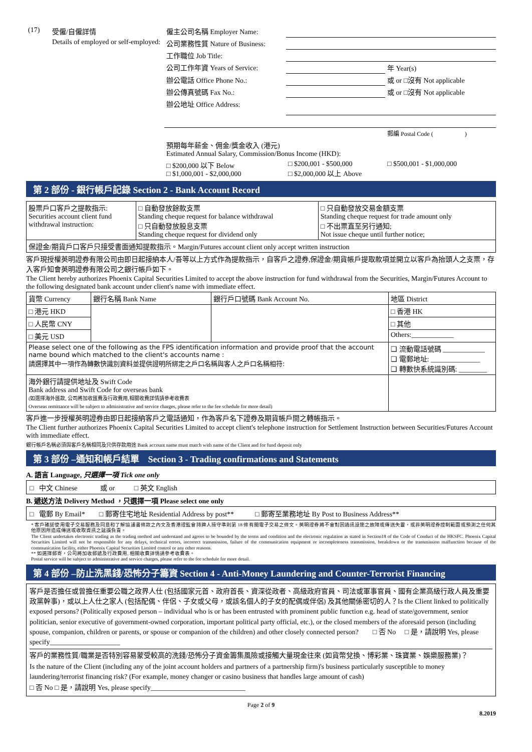| (17) | 受僱/自僱詳情 | 僱主公司名稱 Employer Name: | | |
| | Details of employed or self-employed: | 公司業務性質 Nature of Business: | | |
| | | 工作職位 Job Title: | | |
| | | 公司工作年資 Years of Service: | | 年 Year(s) |
| | | 辦公電話 Office Phone No.: | | 或 or □沒有 Not applicable |
| | | 辦公傳真號碼 Fax No.: | | 或 or □沒有 Not applicable |
| | | 辦公地址 Office Address: | | |
| | | | | 郵編 Postal Code ( ) |
| | | 預期每年薪金、佣金/獎金收入 (港元) Estimated Annual Salary, Commission/Bonus Income (HKD): | | |
| | | □ $200,000 以下 Below □ $1,000,001 - $2,000,000 | □ $200,001 - $500,000 □ $2,000,000 以上 Above | □ $500,001 - $1,000,000 |
第 2 部份 - 銀行帳戶記錄 Section 2 - Bank Account Record
| 股票戶口客戶之提款指示: Securities account client fund withdrawal instruction: | □ 自動發放餘款支票 Standing cheque request for balance withdrawal □ 只自動發放股息支票 Standing cheque request for dividend only | □ 只自動發放交易金額支票 Standing cheque request for trade amount only □ 不出票直至另行通知; Not issue cheque until further notice; |
| 保證金/期貨戶口客戶只接受書面通知提款指示。Margin/Futures account client only accept written instruction | | |
客戶現授權英明證券有限公司由即日起接納本人/吾等以上方式作為提款指示，自客戶之證券,保證金/期貨帳戶提取款項並開立以客戶為抬頭人之支票，存入客戶知會英明證券有限公司之銀行帳戶如下。
The Client hereby authorizes Phoenix Capital Securities Limited to accept the above instruction for fund withdrawal from the Securities, Margin/Futures Account to the following designated bank account under client's name with immediate effect.
| 貨幣 Currency | 銀行名稱 Bank Name | 銀行戶口號碼 Bank Account No. | 地區 District |
| --- | --- | --- | --- |
| □ 港元 HKD | | | □ 香港 HK |
| □ 人民幣 CNY | | | □ 其他 |
| □ 美元 USD | | | Others:____________ |
| Please select one of the following as the FPS identification information and provide proof that the account name bound which matched to the client's accounts name : 請選擇其中一項作為轉數快識別資料並提供證明所綁定之戶口名稱與客人之戶口名稱相符: | | | ❑ 流動電話號碼 ____________ ❑ 電郵地址: ______________ ❑ 轉數快系統識別碼: ________ |
| 海外銀行請提供地址及 Swift Code Bank address and Swift Code for overseas bank (如選擇海外匯款, 公司將加收匯費及行政費用,相關收費詳情請參考收費表 Overseas remittance will be subject to administrative and service charges, please refer to the fee schedule for more detail) | | | |
客戶進一步授權英明證券由即日起接納客戶之電話通知，作為客戶名下證券及期貨帳戶間之轉帳指示。
The Client further authorizes Phoenix Capital Securities Limited to accept client's telephone instruction for Settlement Instruction between Securities/Futures Account with immediate effect.
銀行帳戶名稱必須與客戶名稱相同及只供存款用途 Bank account name must match with name of the Client and for fund deposit only
第 3 部份 –通知和帳戶結單 Section 3 - Trading confirmations and Statements
A. 語言 Language, 只選擇一項 Tick one only
□ 中文 Chinese 或 or □ 英文 English
B. 遞送方法 Delivery Method ，只選擇一項 Please select one only
□ 電郵 By Email* □ 郵寄住宅地址 Residential Address by post** □ 郵寄至業務地址 By Post to Business Address**
* 客戶確認使用電子交易服務及同意和了解協議書條款之內文及香港證監會持牌人操守準則第 18 條有關電子交易之條文。英明證券將不會對因通訊設施之故障或傳送失靈，或非英明證券控制範圍或預測之任何其他原因所造成傳送或收取資訊之延誤負責。
The Client undertakes electronic trading as the trading method and understand and agrees to be bounded by the terms and condition and the electronic regulation as stated in Section18 of the Code of Conduct of the HKSFC. Phoenix Capital Securities Limited will not be responsible for any delays, technical errors, incorrect transmission, failure of the communication equipment or incompleteness transmission, breakdown or the transmission malfunction because of the communication facility, either Phoenix Capital Securities Limited control or any other reasons.
** 如選擇郵寄，公司將加收郵遞及行政費用, 相關收費詳情請參考收費表。
Postal service will be subject to administrative and service charges, please refer to the fee schedule for more detail.
第 4 部份 –防止洗黑錢/恐怖分子籌資 Section 4 - Anti-Money Laundering and Counter-Terrorist Financing
客戶是否擔任或曾擔任重要公職之政界人仕 (包括國家元首、政府首長、資深從政者、高級政府官員、司法或軍事官員、國有企業高級行政人員及重要政黨幹事)，或以上人仕之家人 (包括配偶、伴侶、子女或父母，或該名個人的子女的配偶或伴侶) 及其他關係密切的人？Is the Client linked to politically exposed persons? (Politically exposed person – individual who is or has been entrusted with prominent public function e.g. head of state/government, senior politician, senior executive of government-owned corporation, important political party official, etc.), or the closed members of the aforesaid person (including spouse, companion, children or parents, or spouse or companion of the children) and other closely connected person? □ 否 No □ 是，請說明 Yes, please specify____________________
客戶的業務性質/職業是否特別容易蒙受較高的洗錢/恐怖分子資金籌集風險或接觸大量現金往來 (如貨幣兌換、博彩業、珠寶業、娛樂服務業)？
Is the nature of the Client (including any of the joint account holders and partners of a partnership firm)'s business particularly susceptible to money laundering/terrorist financing risk? (For example, money changer or casino business that handles large amount of cash)
□ 否 No □ 是，請說明 Yes, please specify___________________________
Page 2 of 9
8.2019